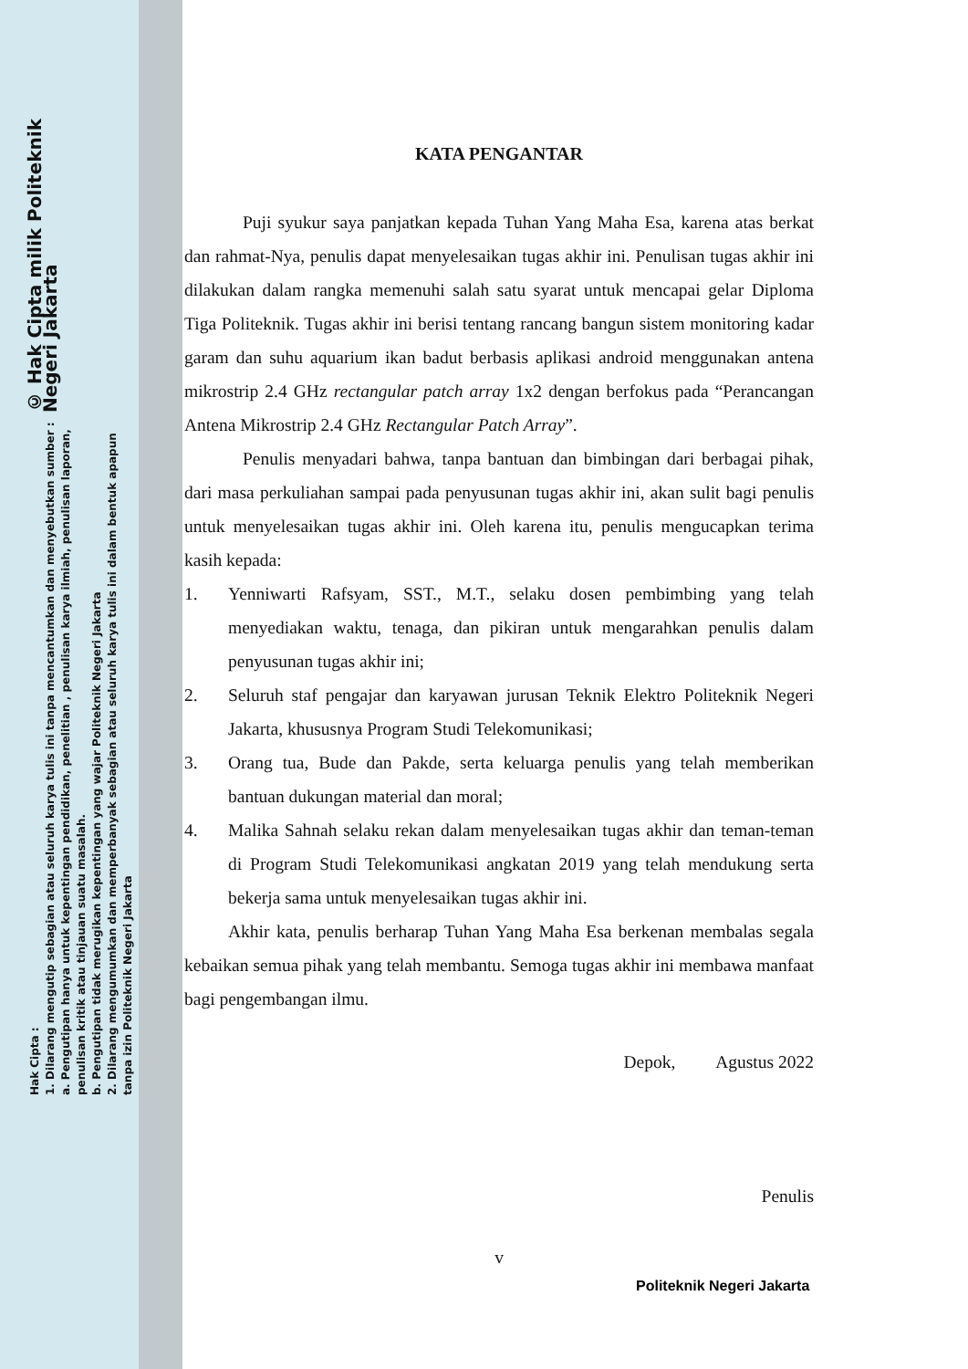© Hak Cipta milik Politeknik Negeri Jakarta
Hak Cipta :
1. Dilarang mengutip sebagian atau seluruh karya tulis ini tanpa mencantumkan dan menyebutkan sumber :
a. Pengutipan hanya untuk kepentingan pendidikan, penelitian , penulisan karya ilmiah, penulisan laporan, penulisan kritik atau tinjauan suatu masalah.
b. Pengutipan tidak merugikan kepentingan yang wajar Politeknik Negeri Jakarta
2. Dilarang mengumumkan dan memperbanyak sebagian atau seluruh karya tulis ini dalam bentuk apapun
tanpa izin Politeknik Negeri Jakarta
KATA PENGANTAR
Puji syukur saya panjatkan kepada Tuhan Yang Maha Esa, karena atas berkat dan rahmat-Nya, penulis dapat menyelesaikan tugas akhir ini. Penulisan tugas akhir ini dilakukan dalam rangka memenuhi salah satu syarat untuk mencapai gelar Diploma Tiga Politeknik. Tugas akhir ini berisi tentang rancang bangun sistem monitoring kadar garam dan suhu aquarium ikan badut berbasis aplikasi android menggunakan antena mikrostrip 2.4 GHz rectangular patch array 1x2 dengan berfokus pada “Perancangan Antena Mikrostrip 2.4 GHz Rectangular Patch Array”.
Penulis menyadari bahwa, tanpa bantuan dan bimbingan dari berbagai pihak, dari masa perkuliahan sampai pada penyusunan tugas akhir ini, akan sulit bagi penulis untuk menyelesaikan tugas akhir ini. Oleh karena itu, penulis mengucapkan terima kasih kepada:
1. Yenniwarti Rafsyam, SST., M.T., selaku dosen pembimbing yang telah menyediakan waktu, tenaga, dan pikiran untuk mengarahkan penulis dalam penyusunan tugas akhir ini;
2. Seluruh staf pengajar dan karyawan jurusan Teknik Elektro Politeknik Negeri Jakarta, khususnya Program Studi Telekomunikasi;
3. Orang tua, Bude dan Pakde, serta keluarga penulis yang telah memberikan bantuan dukungan material dan moral;
4. Malika Sahnah selaku rekan dalam menyelesaikan tugas akhir dan teman-teman di Program Studi Telekomunikasi angkatan 2019 yang telah mendukung serta bekerja sama untuk menyelesaikan tugas akhir ini.
Akhir kata, penulis berharap Tuhan Yang Maha Esa berkenan membalas segala kebaikan semua pihak yang telah membantu. Semoga tugas akhir ini membawa manfaat bagi pengembangan ilmu.
Depok, Agustus 2022
Penulis
v
Politeknik Negeri Jakarta